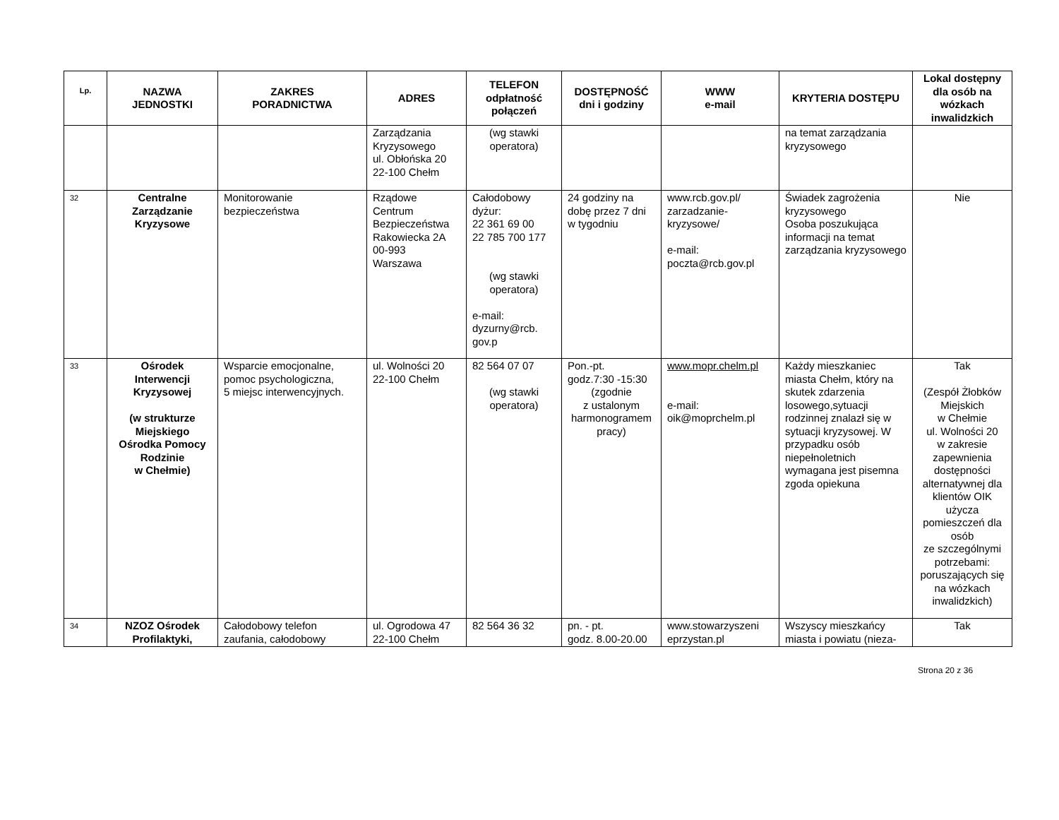| Lp. | NAZWA JEDNOSTKI | ZAKRES PORADNICTWA | ADRES | TELEFON odpłatność połączeń | DOSTĘPNOŚĆ dni i godziny | WWW e-mail | KRYTERIA DOSTĘPU | Lokal dostępny dla osób na wózkach inwalidzkich |
| --- | --- | --- | --- | --- | --- | --- | --- | --- |
| | | | Zarządzania Kryzysowego ul. Obłońska 20 22-100 Chełm | (wg stawki operatora) | | | na temat zarządzania kryzysowego | |
| 32 | Centralne Zarządzanie Kryzysowe | Monitorowanie bezpieczeństwa | Rządowe Centrum Bezpieczeństwa Rakowiecka 2A 00-993 Warszawa | Całodobowy dyżur: 22 361 69 00 22 785 700 177 (wg stawki operatora) e-mail: dyzurny@rcb. gov.p | 24 godziny na dobę przez 7 dni w tygodniu | www.rcb.gov.pl/ zarzadzanie-kryzysowe/ e-mail: poczta@rcb.gov.pl | Świadek zagrożenia kryzysowego Osoba poszukująca informacji na temat zarządzania kryzysowego | Nie |
| 33 | Ośrodek Interwencji Kryzysowej (w strukturze Miejskiego Ośrodka Pomocy Rodzinie w Chełmie) | Wsparcie emocjonalne, pomoc psychologiczna, 5 miejsc interwencyjnych. | ul. Wolności 20 22-100 Chełm | 82 564 07 07 (wg stawki operatora) | Pon.-pt. godz.7:30 -15:30 (zgodnie z ustalonym harmonogramem pracy) | www.mopr.chelm.pl e-mail: oik@moprchelm.pl | Każdy mieszkaniec miasta Chełm, który na skutek zdarzenia losowego,sytuacji rodzinnej znalazł się w sytuacji kryzysowej. W przypadku osób niepełnoletnich wymagana jest pisemna zgoda opiekuna | Tak (Zespół Żłobków Miejskich w Chełmie ul. Wolności 20 w zakresie zapewnienia dostępności alternatywnej dla klientów OIK użycza pomieszczeń dla osób ze szczególnymi potrzebami: poruszających się na wózkach inwalidzkich) |
| 34 | NZOZ Ośrodek Profilaktyki, | Całodobowy telefon zaufania, całodobowy | ul. Ogrodowa 47 22-100 Chełm | 82 564 36 32 | pn. - pt. godz. 8.00-20.00 | www.stowarzyszeni eprzystan.pl | Wszyscy mieszkańcy miasta i powiatu (nieza- | Tak |
Strona 20 z 36